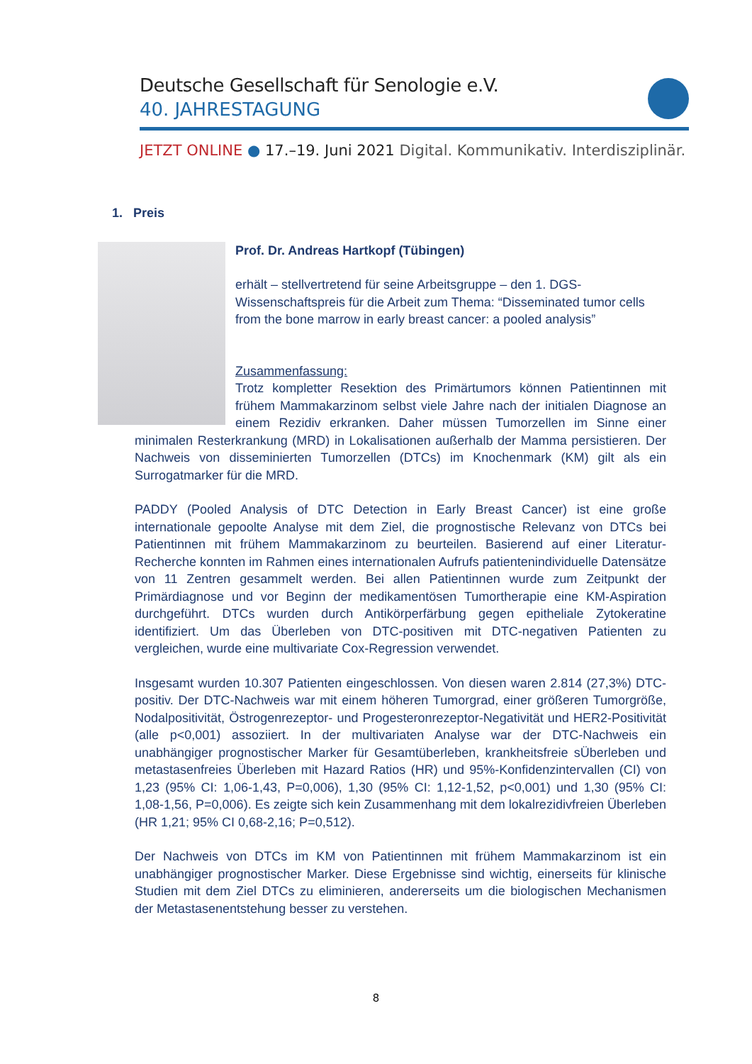Deutsche Gesellschaft für Senologie e.V.
40. JAHRESTAGUNG
JETZT ONLINE ● 17.–19. Juni 2021 Digital. Kommunikativ. Interdisziplinär.
1. Preis
Prof. Dr. Andreas Hartkopf (Tübingen)
erhält – stellvertretend für seine Arbeitsgruppe – den 1. DGS-Wissenschaftspreis für die Arbeit zum Thema: “Disseminated tumor cells from the bone marrow in early breast cancer: a pooled analysis”
Zusammenfassung:
Trotz kompletter Resektion des Primärtumors können Patientinnen mit frühem Mammakarzinom selbst viele Jahre nach der initialen Diagnose an einem Rezidiv erkranken. Daher müssen Tumorzellen im Sinne einer minimalen Resterkrankung (MRD) in Lokalisationen außerhalb der Mamma persistieren. Der Nachweis von disseminierten Tumorzellen (DTCs) im Knochenmark (KM) gilt als ein Surrogatmarker für die MRD.
PADDY (Pooled Analysis of DTC Detection in Early Breast Cancer) ist eine große internationale gepoolte Analyse mit dem Ziel, die prognostische Relevanz von DTCs bei Patientinnen mit frühem Mammakarzinom zu beurteilen. Basierend auf einer Literatur-Recherche konnten im Rahmen eines internationalen Aufrufs patientenindividuelle Datensätze von 11 Zentren gesammelt werden. Bei allen Patientinnen wurde zum Zeitpunkt der Primärdiagnose und vor Beginn der medikamentösen Tumortherapie eine KM-Aspiration durchgeführt. DTCs wurden durch Antikörperfärbung gegen epitheliale Zytokeratine identifiziert. Um das Überleben von DTC-positiven mit DTC-negativen Patienten zu vergleichen, wurde eine multivariate Cox-Regression verwendet.
Insgesamt wurden 10.307 Patienten eingeschlossen. Von diesen waren 2.814 (27,3%) DTC-positiv. Der DTC-Nachweis war mit einem höheren Tumorgrad, einer größeren Tumorgröße, Nodalpositivität, Östrogenrezeptor- und Progesteronrezeptor-Negativität und HER2-Positivität (alle p<0,001) assoziiert. In der multivariaten Analyse war der DTC-Nachweis ein unabhängiger prognostischer Marker für Gesamtüberleben, krankheitsfreie sÜberleben und metastasenfreies Überleben mit Hazard Ratios (HR) und 95%-Konfidenzintervallen (CI) von 1,23 (95% CI: 1,06-1,43, P=0,006), 1,30 (95% CI: 1,12-1,52, p<0,001) und 1,30 (95% CI: 1,08-1,56, P=0,006). Es zeigte sich kein Zusammenhang mit dem lokalrezidivfreien Überleben (HR 1,21; 95% CI 0,68-2,16; P=0,512).
Der Nachweis von DTCs im KM von Patientinnen mit frühem Mammakarzinom ist ein unabhängiger prognostischer Marker. Diese Ergebnisse sind wichtig, einerseits für klinische Studien mit dem Ziel DTCs zu eliminieren, andererseits um die biologischen Mechanismen der Metastasenentstehung besser zu verstehen.
8